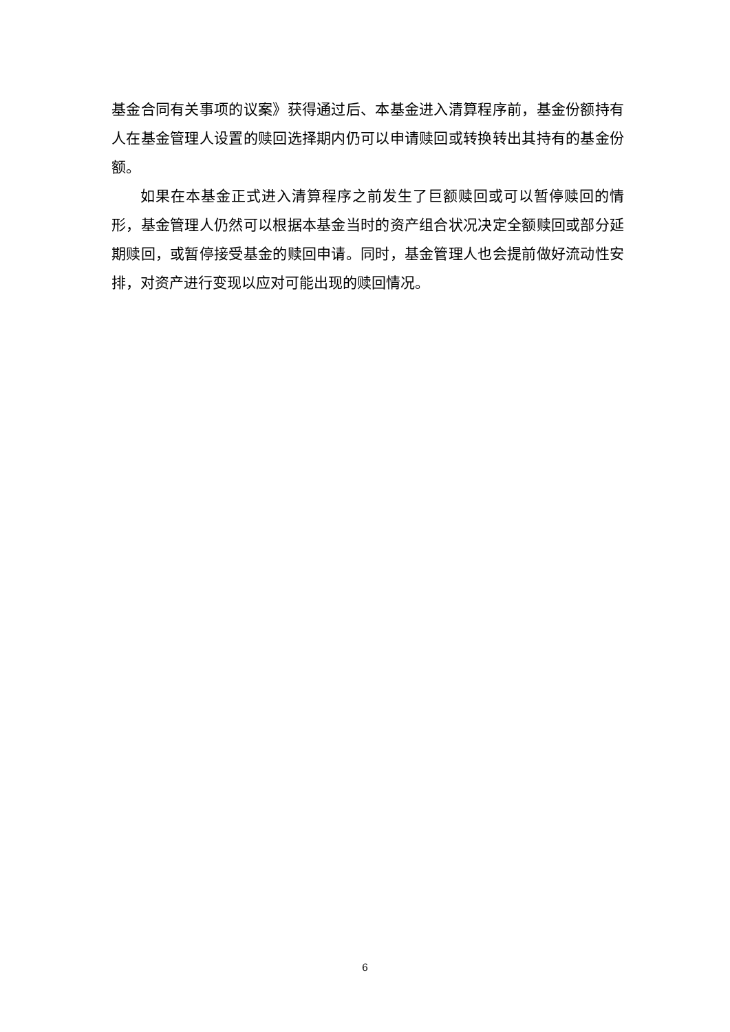基金合同有关事项的议案》获得通过后、本基金进入清算程序前，基金份额持有人在基金管理人设置的赎回选择期内仍可以申请赎回或转换转出其持有的基金份额。
如果在本基金正式进入清算程序之前发生了巨额赎回或可以暂停赎回的情形，基金管理人仍然可以根据本基金当时的资产组合状况决定全额赎回或部分延期赎回，或暂停接受基金的赎回申请。同时，基金管理人也会提前做好流动性安排，对资产进行变现以应对可能出现的赎回情况。
6